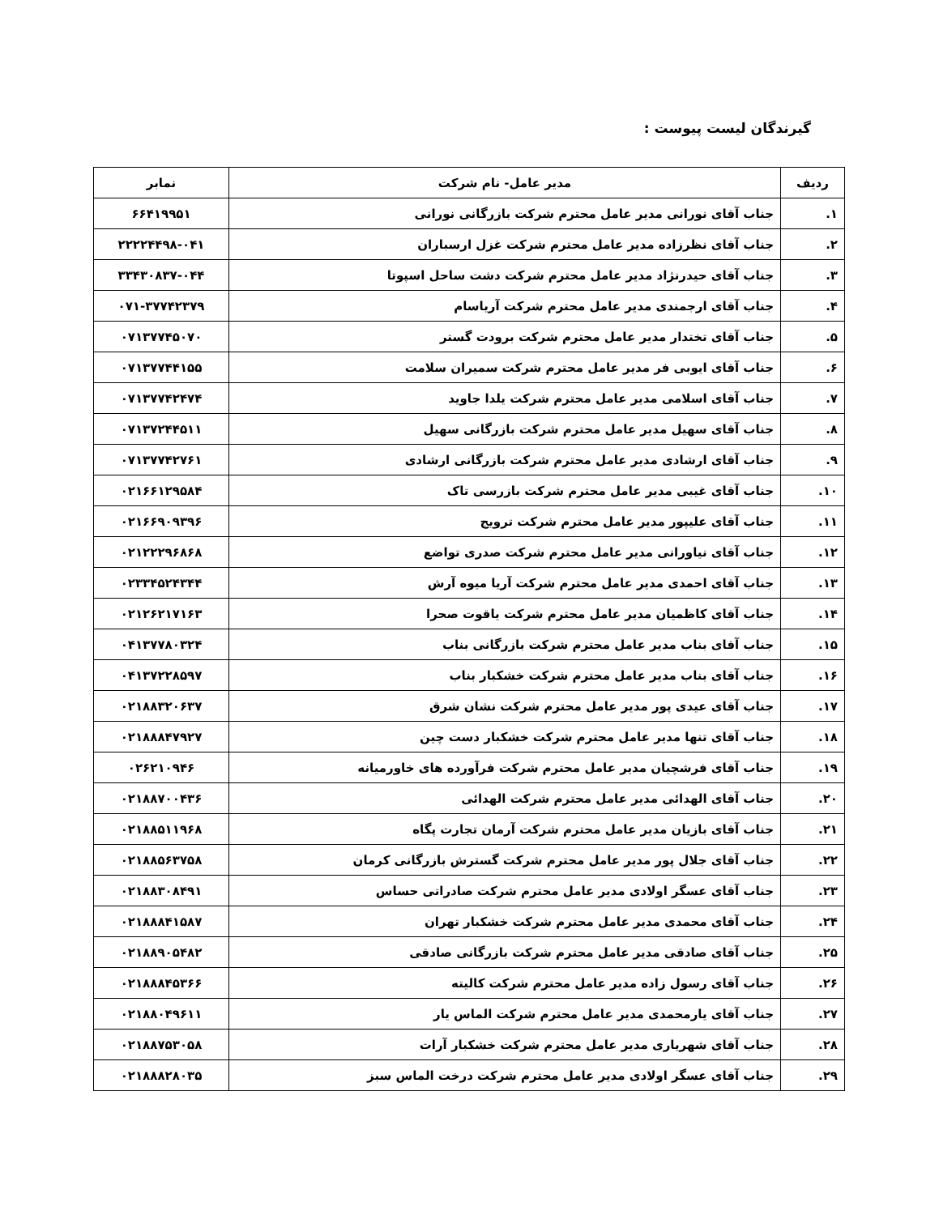گیرندگان لیست پیوست :
| ردیف | مدیر عامل- نام شرکت | نمابر |
| --- | --- | --- |
| ۱. | جناب آقای نورانی مدیر عامل محترم شرکت بازرگانی نورانی | ۶۶۴۱۹۹۵۱ |
| ۲. | جناب آقای نظرزاده مدیر عامل محترم شرکت غزل ارسباران | ۲۲۲۲۴۴۹۸-۰۴۱ |
| ۳. | جناب آقای حیدرنژاد مدیر عامل محترم شرکت دشت ساحل اسپوتا | ۳۳۴۳۰۸۳۷-۰۴۴ |
| ۴. | جناب آقای ارجمندی مدیر عامل محترم شرکت آریاسام | ۰۷۱-۳۷۷۴۲۳۷۹ |
| ۵. | جناب آقای تختدار مدیر عامل محترم شرکت برودت گستر | ۰۷۱۳۷۷۴۵۰۷۰ |
| ۶. | جناب آقای ایوبی فر مدیر عامل محترم شرکت سمیران سلامت | ۰۷۱۳۷۷۴۴۱۵۵ |
| ۷. | جناب آقای اسلامی مدیر عامل محترم شرکت یلدا جاوید | ۰۷۱۳۷۷۴۲۴۷۴ |
| ۸. | جناب آقای سهیل مدیر عامل محترم شرکت بازرگانی سهیل | ۰۷۱۳۷۲۴۴۵۱۱ |
| ۹. | جناب آقای ارشادی مدیر عامل محترم شرکت بازرگانی ارشادی | ۰۷۱۳۷۷۴۲۷۶۱ |
| ۱۰. | جناب آقای غیبی مدیر عامل محترم شرکت بازرسی تاک | ۰۲۱۶۶۱۲۹۵۸۴ |
| ۱۱. | جناب آقای علیپور مدیر عامل محترم شرکت ترویج | ۰۲۱۶۶۹۰۹۳۹۶ |
| ۱۲. | جناب آقای نیاورانی مدیر عامل محترم شرکت صدری تواضع | ۰۲۱۲۲۲۹۶۸۶۸ |
| ۱۳. | جناب آقای احمدی مدیر عامل محترم شرکت آریا میوه آرش | ۰۲۳۳۴۵۲۴۳۴۴ |
| ۱۴. | جناب آقای کاظمیان مدیر عامل محترم شرکت یاقوت صحرا | ۰۲۱۲۶۲۱۷۱۶۳ |
| ۱۵. | جناب آقای بناب مدیر عامل محترم شرکت بازرگانی بناب | ۰۴۱۳۷۷۸۰۳۲۴ |
| ۱۶. | جناب آقای بناب مدیر عامل محترم شرکت خشکبار بناب | ۰۴۱۳۷۲۲۸۵۹۷ |
| ۱۷. | جناب آقای عیدی پور مدیر عامل محترم شرکت نشان شرق | ۰۲۱۸۸۳۲۰۶۳۷ |
| ۱۸. | جناب آقای تنها مدیر عامل محترم شرکت خشکبار دست چین | ۰۲۱۸۸۸۴۷۹۲۷ |
| ۱۹. | جناب آقای فرشچیان مدیر عامل محترم شرکت فرآورده های خاورمیانه | ۰۲۶۲۱۰۹۴۶ |
| ۲۰. | جناب آقای الهدائی مدیر عامل محترم شرکت الهدائی | ۰۲۱۸۸۷۰۰۴۳۶ |
| ۲۱. | جناب آقای بازیان مدیر عامل محترم شرکت آرمان تجارت پگاه | ۰۲۱۸۸۵۱۱۹۶۸ |
| ۲۲. | جناب آقای جلال پور مدیر عامل محترم شرکت گسترش بازرگانی کرمان | ۰۲۱۸۸۵۶۳۷۵۸ |
| ۲۳. | جناب آقای عسگر اولادی مدیر عامل محترم شرکت صادراتی حساس | ۰۲۱۸۸۳۰۸۴۹۱ |
| ۲۴. | جناب آقای محمدی مدیر عامل محترم شرکت خشکبار تهران | ۰۲۱۸۸۸۴۱۵۸۷ |
| ۲۵. | جناب آقای صادقی مدیر عامل محترم شرکت بازرگانی صادقی | ۰۲۱۸۸۹۰۵۴۸۲ |
| ۲۶. | جناب آقای رسول زاده مدیر عامل محترم شرکت کالیته | ۰۲۱۸۸۸۴۵۳۶۶ |
| ۲۷. | جناب آقای یارمحمدی مدیر عامل محترم شرکت الماس یار | ۰۲۱۸۸۰۴۹۶۱۱ |
| ۲۸. | جناب آقای شهریاری مدیر عامل محترم شرکت خشکبار آرات | ۰۲۱۸۸۷۵۳۰۵۸ |
| ۲۹. | جناب آقای عسگر اولادی مدیر عامل محترم شرکت درخت الماس سبز | ۰۲۱۸۸۸۲۸۰۳۵ |